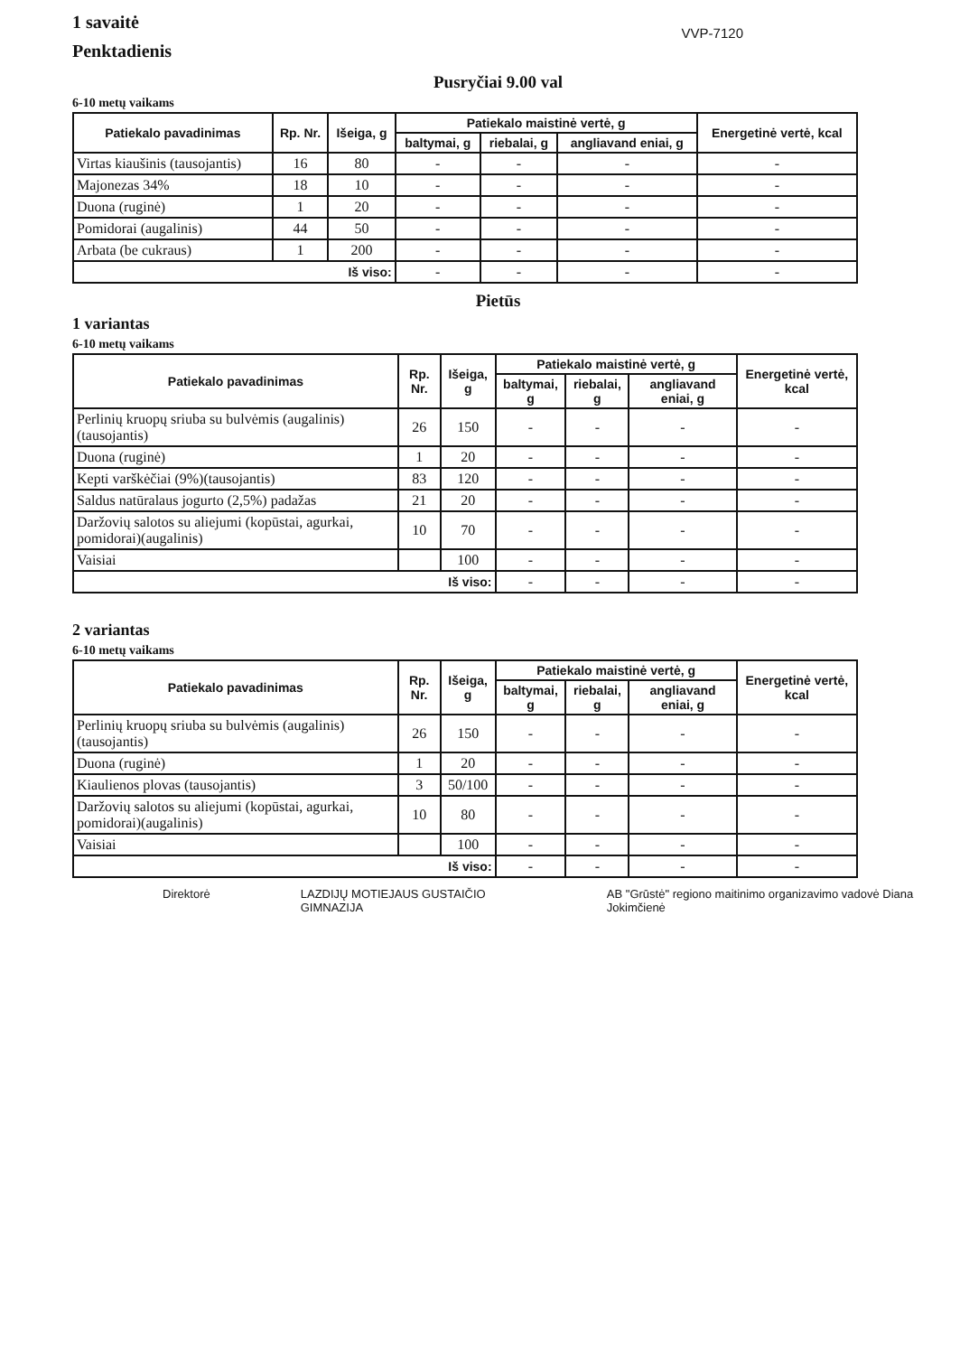1 savaitė
Penktadienis
VVP-7120
Pusryčiai 9.00 val
6-10 metų vaikams
| Patiekalo pavadinimas | Rp. Nr. | Išeiga, g | Patiekalo maistinė vertė, g | | | Energetinė vertė, kcal |
| --- | --- | --- | --- | --- | --- | --- |
| | | | baltymai, g | riebalai, g | angliavand eniai, g | |
| Virtas kiaušinis (tausojantis) | 16 | 80 | - | - | - | - |
| Majonezas 34% | 18 | 10 | - | - | - | - |
| Duona (ruginė) | 1 | 20 | - | - | - | - |
| Pomidorai (augalinis) | 44 | 50 | - | - | - | - |
| Arbata (be cukraus) | 1 | 200 | - | - | - | - |
| Iš viso: | | | - | - | - | - |
Pietūs
1 variantas
6-10 metų vaikams
| Patiekalo pavadinimas | Rp. Nr. | Išeiga, g | Patiekalo maistinė vertė, g | | | Energetinė vertė, kcal |
| --- | --- | --- | --- | --- | --- | --- |
| | | | baltymai, g | riebalai, g | angliavand eniai, g | |
| Perlinių kruopų sriuba su bulvėmis (augalinis) (tausojantis) | 26 | 150 | - | - | - | - |
| Duona (ruginė) | 1 | 20 | - | - | - | - |
| Kepti varškėčiai (9%)(tausojantis) | 83 | 120 | - | - | - | - |
| Saldus natūralaus jogurto (2,5%) padažas | 21 | 20 | - | - | - | - |
| Daržovių salotos su aliejumi (kopūstai, agurkai, pomidorai)(augalinis) | 10 | 70 | - | - | - | - |
| Vaisiai | | 100 | - | - | - | - |
| Iš viso: | | | - | - | - | - |
2 variantas
6-10 metų vaikams
| Patiekalo pavadinimas | Rp. Nr. | Išeiga, g | Patiekalo maistinė vertė, g | | | Energetinė vertė, kcal |
| --- | --- | --- | --- | --- | --- | --- |
| | | | baltymai, g | riebalai, g | angliavand eniai, g | |
| Perlinių kruopų sriuba su bulvėmis (augalinis)(tausojantis) | 26 | 150 | - | - | - | - |
| Duona (ruginė) | 1 | 20 | - | - | - | - |
| Kiaulienos plovas (tausojantis) | 3 | 50/100 | - | - | - | - |
| Daržovių salotos su aliejumi (kopūstai, agurkai, pomidorai)(augalinis) | 10 | 80 | - | - | - | - |
| Vaisiai | | 100 | - | - | - | - |
| Iš viso: | | | - | - | - | - |
Direktorė LAZDIJŲ MOTIEJAUS GUSTAIČIO GIMNAZIJA AB "Grūstė" regiono maitinimo organizavimo vadovė Diana Jokimčienė